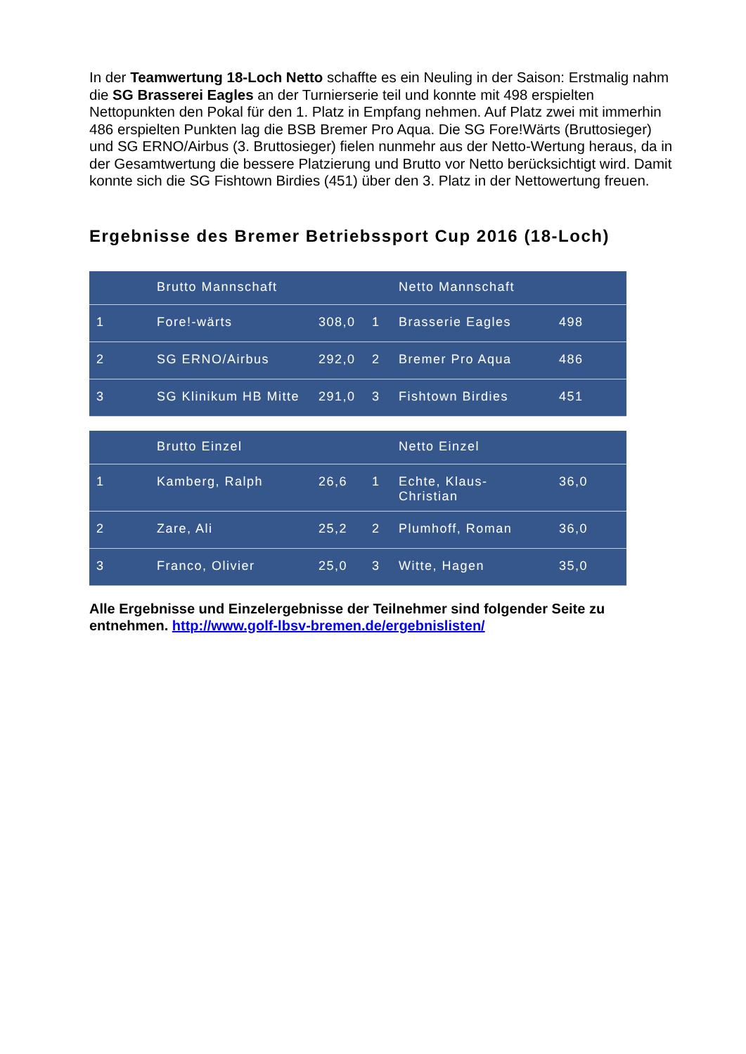In der Teamwertung 18-Loch Netto schaffte es ein Neuling in der Saison: Erstmalig nahm die SG Brasserei Eagles an der Turnierserie teil und konnte mit 498 erspielten Nettopunkten den Pokal für den 1. Platz in Empfang nehmen. Auf Platz zwei mit im­merhin 486 erspielten Punkten lag die BSB Bremer Pro Aqua. Die SG Fore!Wärts (Bruttosieger) und SG ERNO/Airbus (3. Bruttosieger) fielen nunmehr aus der Netto-Wertung heraus, da in der Gesamtwertung die bessere Platzierung und Brutto vor Net­to berücksichtigt wird. Damit konnte sich die SG Fishtown Birdies (451) über den 3. Platz in der Nettowertung freuen.
Ergebnisse des Bremer Betriebssport Cup 2016 (18-Loch)
| | Brutto Mannschaft | | | Netto Mannschaft | |
| 1 | Fore!-wärts | 308,0 | 1 | Brasserie Eagles | 498 |
| 2 | SG ERNO/Airbus | 292,0 | 2 | Bremer Pro Aqua | 486 |
| 3 | SG Klinikum HB Mitte | 291,0 | 3 | Fishtown Birdies | 451 |
| | Brutto Einzel | | | Netto Einzel | |
| 1 | Kamberg, Ralph | 26,6 | 1 | Echte, Klaus-Christian | 36,0 |
| 2 | Zare, Ali | 25,2 | 2 | Plumhoff, Roman | 36,0 |
| 3 | Franco, Olivier | 25,0 | 3 | Witte, Hagen | 35,0 |
Alle Ergebnisse und Einzelergebnisse der Teilnehmer sind folgender Seite zu entnehmen. http://www.golf-lbsv-bremen.de/ergebnislisten/